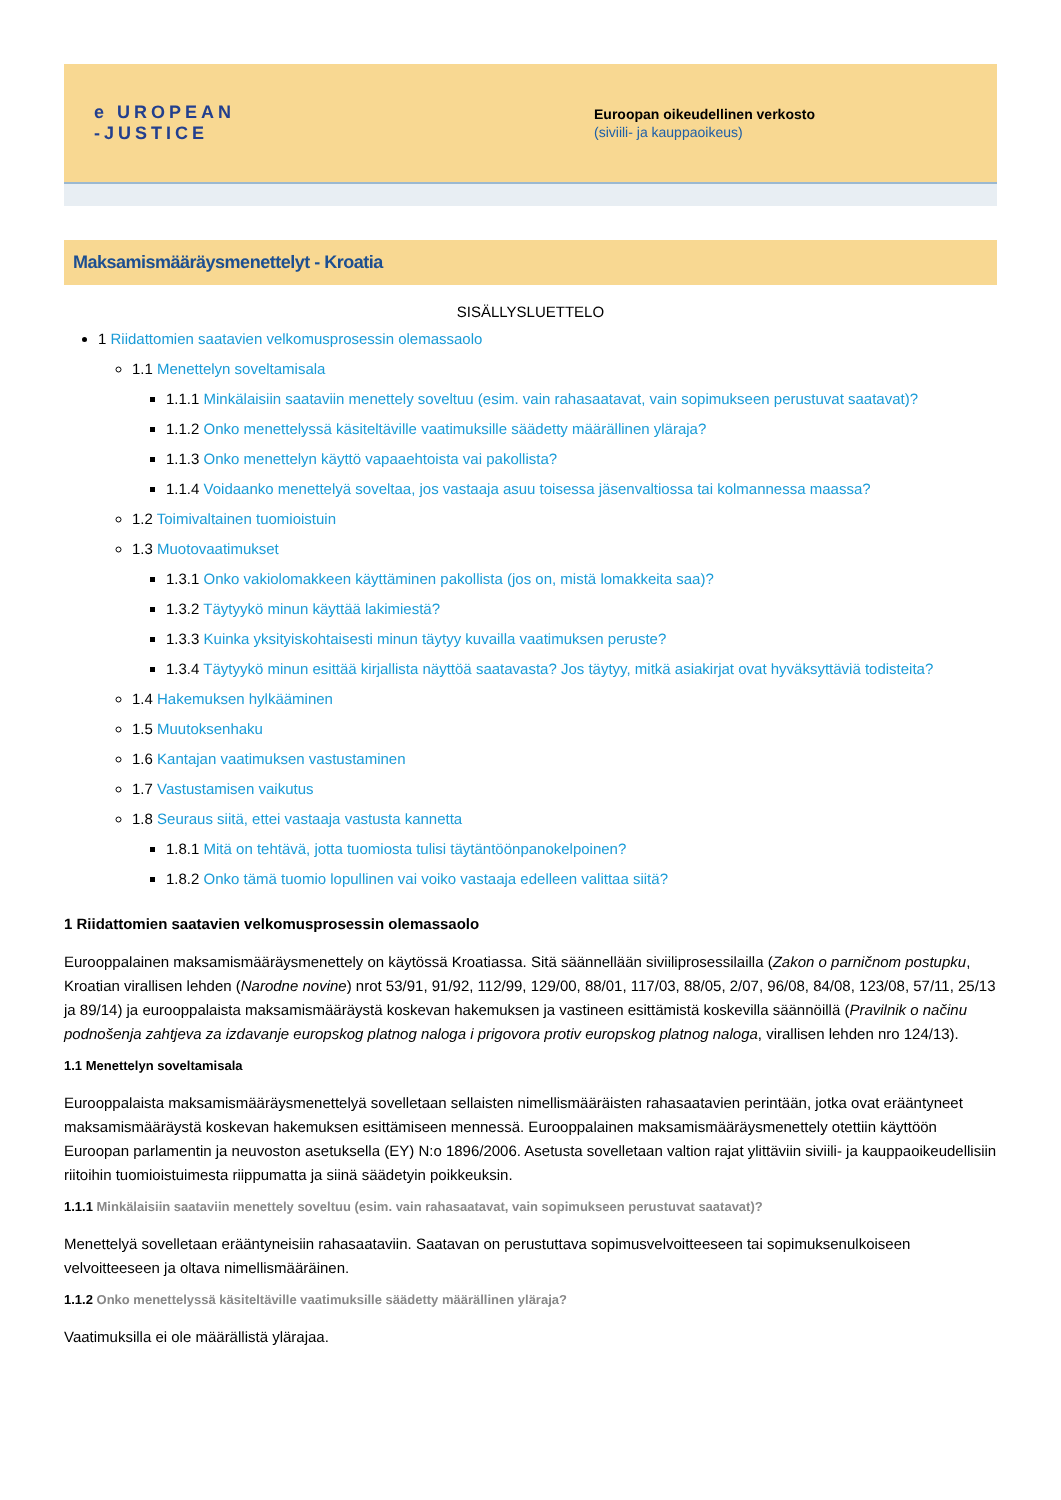e UROPEAN
-JUSTICE
Euroopan oikeudellinen verkosto
(siviili- ja kauppaoikeus)
Maksamismääräysmenettelyt - Kroatia
SISÄLLYSLUETTELO
1 Riidattomien saatavien velkomusprosessin olemassaolo
1.1 Menettelyn soveltamisala
1.1.1 Minkälaisiin saataviin menettely soveltuu (esim. vain rahasaatavat, vain sopimukseen perustuvat saatavat)?
1.1.2 Onko menettelyssä käsiteltäville vaatimuksille säädetty määrällinen yläraja?
1.1.3 Onko menettelyn käyttö vapaaehtoista vai pakollista?
1.1.4 Voidaanko menettelyä soveltaa, jos vastaaja asuu toisessa jäsenvaltiossa tai kolmannessa maassa?
1.2 Toimivaltainen tuomioistuin
1.3 Muotovaatimukset
1.3.1 Onko vakiolomakkeen käyttäminen pakollista (jos on, mistä lomakkeita saa)?
1.3.2 Täytyykö minun käyttää lakimiestä?
1.3.3 Kuinka yksityiskohtaisesti minun täytyy kuvailla vaatimuksen peruste?
1.3.4 Täytyykö minun esittää kirjallista näyttöä saatavasta? Jos täytyy, mitkä asiakirjat ovat hyväksyttäviä todisteita?
1.4 Hakemuksen hylkääminen
1.5 Muutoksenhaku
1.6 Kantajan vaatimuksen vastustaminen
1.7 Vastustamisen vaikutus
1.8 Seuraus siitä, ettei vastaaja vastusta kannetta
1.8.1 Mitä on tehtävä, jotta tuomiosta tulisi täytäntöönpanokelpoinen?
1.8.2 Onko tämä tuomio lopullinen vai voiko vastaaja edelleen valittaa siitä?
1 Riidattomien saatavien velkomusprosessin olemassaolo
Eurooppalainen maksamismääräysmenettely on käytössä Kroatiassa. Sitä säännellään siviiliprosessilailla (Zakon o parničnom postupku, Kroatian virallisen lehden (Narodne novine) nrot 53/91, 91/92, 112/99, 129/00, 88/01, 117/03, 88/05, 2/07, 96/08, 84/08, 123/08, 57/11, 25/13 ja 89/14) ja eurooppalaista maksamismääräystä koskevan hakemuksen ja vastineen esittämistä koskevilla säännöillä (Pravilnik o načinu podnošenja zahtjeva za izdavanje europskog platnog naloga i prigovora protiv europskog platnog naloga, virallisen lehden nro 124/13).
1.1 Menettelyn soveltamisala
Eurooppalaista maksamismääräysmenettelyä sovelletaan sellaisten nimellismääräisten rahasaatavien perintään, jotka ovat erääntyneet maksamismääräystä koskevan hakemuksen esittämiseen mennessä. Eurooppalainen maksamismääräysmenettely otettiin käyttöön Euroopan parlamentin ja neuvoston asetuksella (EY) N:o 1896/2006. Asetusta sovelletaan valtion rajat ylittäviin siviili- ja kauppaoikeudellisiin riitoihin tuomioistuimesta riippumatta ja siinä säädetyin poikkeuksin.
1.1.1 Minkälaisiin saataviin menettely soveltuu (esim. vain rahasaatavat, vain sopimukseen perustuvat saatavat)?
Menettelyä sovelletaan erääntyneisiin rahasaataviin. Saatavan on perustuttava sopimusvelvoitteeseen tai sopimuksenulkoiseen velvoitteeseen ja oltava nimellismääräinen.
1.1.2 Onko menettelyssä käsiteltäville vaatimuksille säädetty määrällinen yläraja?
Vaatimuksilla ei ole määrällistä ylärajaa.